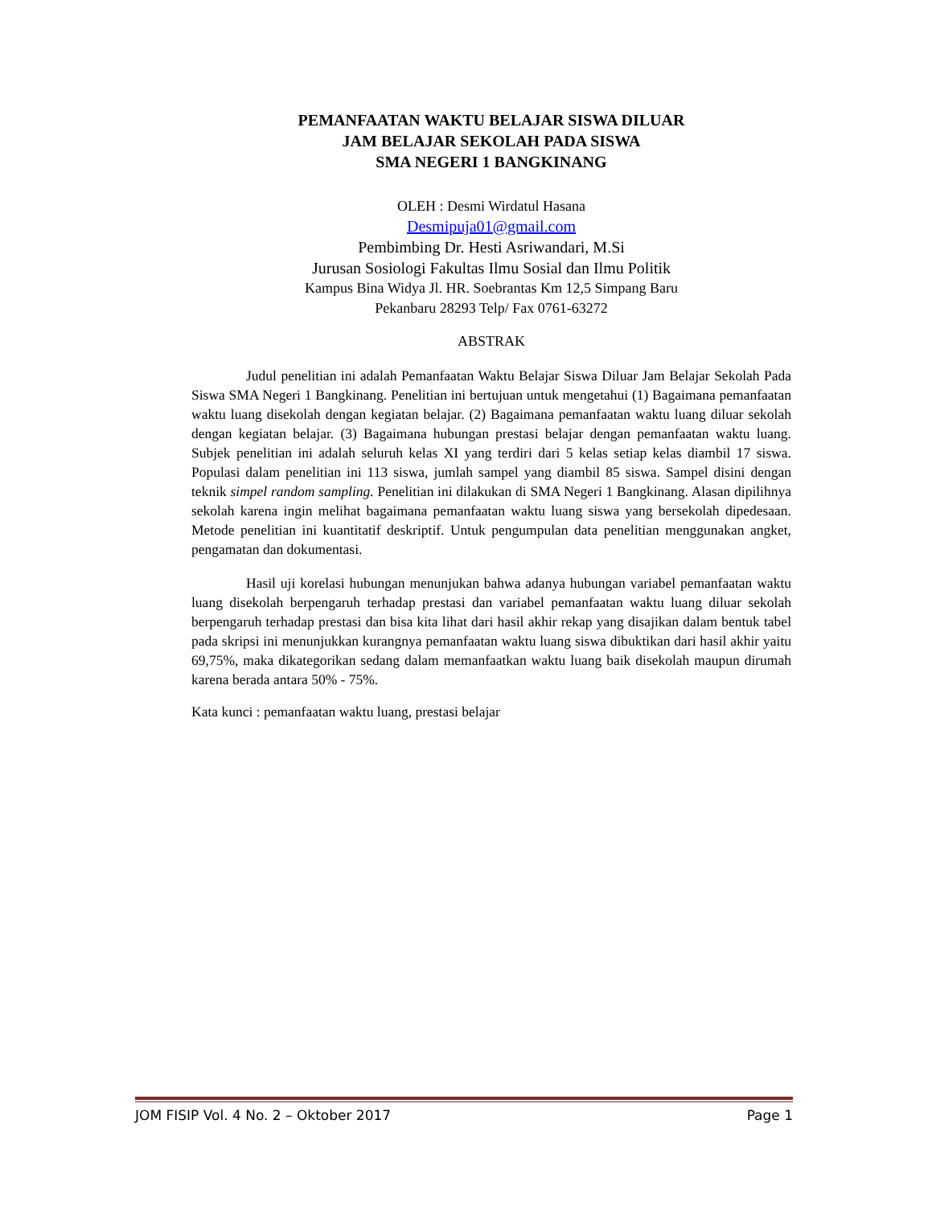PEMANFAATAN WAKTU BELAJAR SISWA DILUAR
JAM BELAJAR SEKOLAH PADA SISWA
SMA NEGERI 1 BANGKINANG
OLEH : Desmi Wirdatul Hasana
Desmipuja01@gmail.com
Pembimbing Dr. Hesti Asriwandari, M.Si
Jurusan Sosiologi Fakultas Ilmu Sosial dan Ilmu Politik
Kampus Bina Widya Jl. HR. Soebrantas Km 12,5 Simpang Baru
Pekanbaru 28293 Telp/ Fax 0761-63272
ABSTRAK
Judul penelitian ini adalah Pemanfaatan Waktu Belajar Siswa Diluar Jam Belajar Sekolah Pada Siswa SMA Negeri 1 Bangkinang. Penelitian ini bertujuan untuk mengetahui (1) Bagaimana pemanfaatan waktu luang disekolah dengan kegiatan belajar. (2) Bagaimana pemanfaatan waktu luang diluar sekolah dengan kegiatan belajar. (3) Bagaimana hubungan prestasi belajar dengan pemanfaatan waktu luang. Subjek penelitian ini adalah seluruh kelas XI yang terdiri dari 5 kelas setiap kelas diambil 17 siswa. Populasi dalam penelitian ini 113 siswa, jumlah sampel yang diambil 85 siswa. Sampel disini dengan teknik simpel random sampling. Penelitian ini dilakukan di SMA Negeri 1 Bangkinang. Alasan dipilihnya sekolah karena ingin melihat bagaimana pemanfaatan waktu luang siswa yang bersekolah dipedesaan. Metode penelitian ini kuantitatif deskriptif. Untuk pengumpulan data penelitian menggunakan angket, pengamatan dan dokumentasi.
Hasil uji korelasi hubungan menunjukan bahwa adanya hubungan variabel pemanfaatan waktu luang disekolah berpengaruh terhadap prestasi dan variabel pemanfaatan waktu luang diluar sekolah berpengaruh terhadap prestasi dan bisa kita lihat dari hasil akhir rekap yang disajikan dalam bentuk tabel pada skripsi ini menunjukkan kurangnya pemanfaatan waktu luang siswa dibuktikan dari hasil akhir yaitu 69,75%, maka dikategorikan sedang dalam memanfaatkan waktu luang baik disekolah maupun dirumah karena berada antara 50% - 75%.
Kata kunci : pemanfaatan waktu luang, prestasi belajar
JOM FISIP Vol. 4 No. 2 – Oktober 2017 Page 1